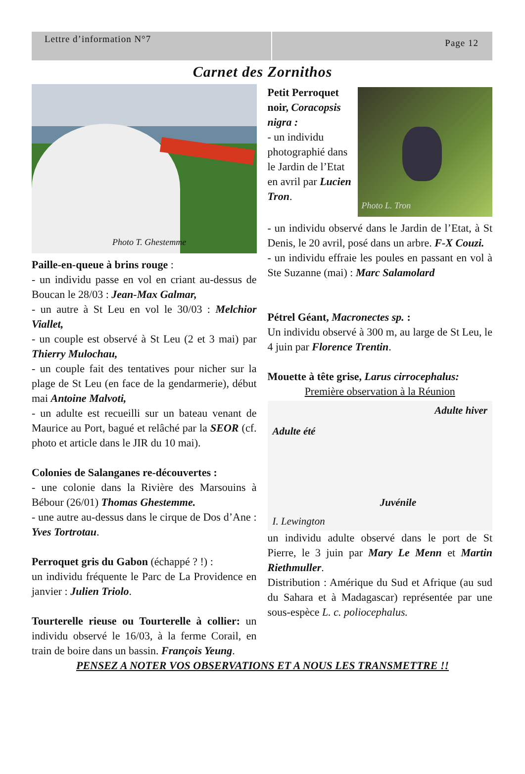Lettre d’information N°7
Page 12
Carnet des Zornithos
Photo T. Ghestemme
Paille-en-queue à brins rouge :
- un individu passe en vol en criant au-dessus de Boucan le 28/03 : Jean-Max Galmar,
- un autre à St Leu en vol le 30/03 : Melchior Viallet,
- un couple est observé à St Leu (2 et 3 mai) par Thierry Mulochau,
- un couple fait des tentatives pour nicher sur la plage de St Leu (en face de la gendarmerie), début mai Antoine Malvoti,
- un adulte est recueilli sur un bateau venant de Maurice au Port, bagué et relâché par la SEOR (cf. photo et article dans le JIR du 10 mai).
Colonies de Salanganes re-découvertes :
- une colonie dans la Rivière des Marsouins à Bébour (26/01) Thomas Ghestemme.
- une autre au-dessus dans le cirque de Dos d’Ane : Yves Tortrotau.
Perroquet gris du Gabon (échappé ? !) :
un individu fréquente le Parc de La Providence en janvier : Julien Triolo.
Tourterelle rieuse ou Tourterelle à collier: un individu observé le 16/03, à la ferme Corail, en train de boire dans un bassin. François Yeung.
Petit Perroquet noir, Coracopsis nigra :
- un individu photographié dans le Jardin de l’Etat en avril par Lucien Tron.
Photo L. Tron
- un individu observé dans le Jardin de l’Etat, à St Denis, le 20 avril, posé dans un arbre. F-X Couzi.
- un individu effraie les poules en passant en vol à Ste Suzanne (mai) : Marc Salamolard
Pétrel Géant, Macronectes sp. :
Un individu observé à 300 m, au large de St Leu, le 4 juin par Florence Trentin.
Mouette à tête grise, Larus cirrocephalus:
Première observation à la Réunion
Adulte été Adulte hiver I. Lewington Juvénile
un individu adulte observé dans le port de St Pierre, le 3 juin par Mary Le Menn et Martin Riethmuller.
Distribution : Amérique du Sud et Afrique (au sud du Sahara et à Madagascar) représentée par une sous-espèce L. c. poliocephalus.
PENSEZ A NOTER VOS OBSERVATIONS ET A NOUS LES TRANSMETTRE !!